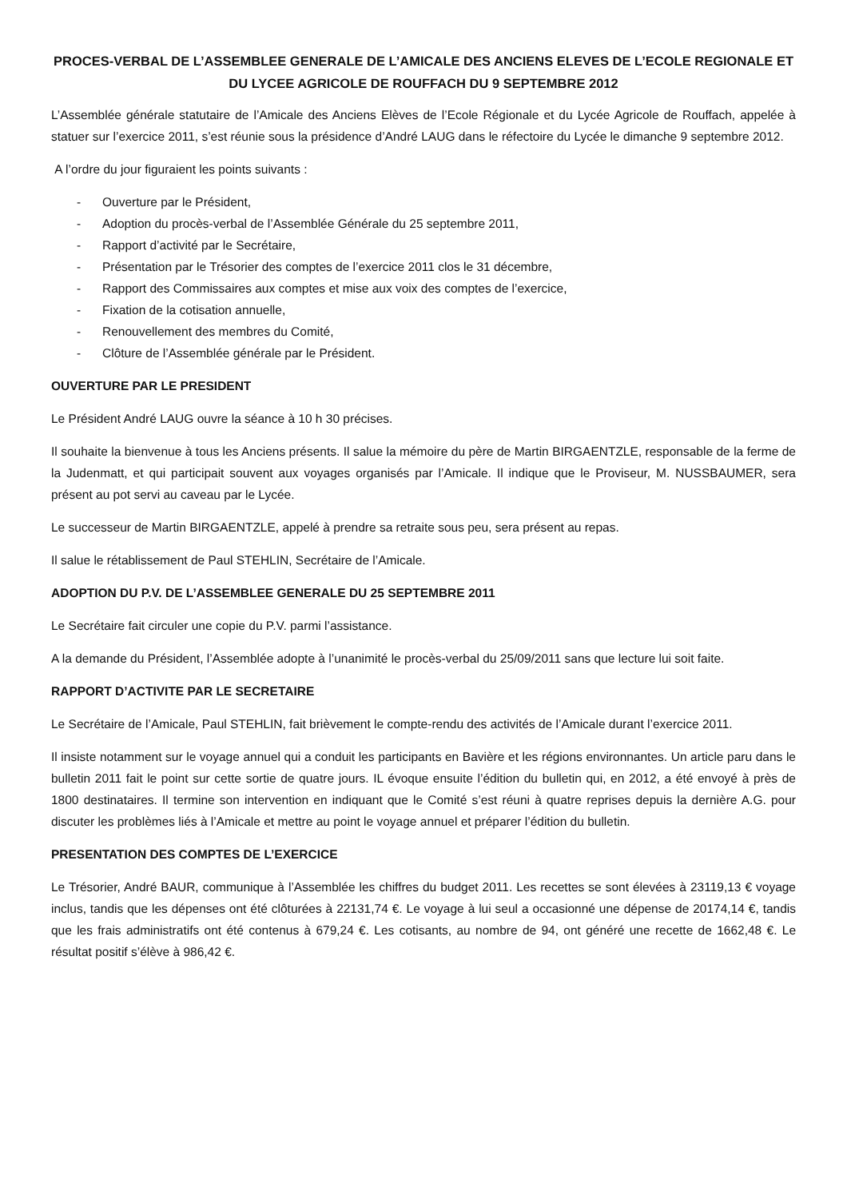PROCES-VERBAL DE L’ASSEMBLEE GENERALE DE L’AMICALE DES ANCIENS ELEVES DE L’ECOLE REGIONALE ET DU LYCEE AGRICOLE DE ROUFFACH DU 9 SEPTEMBRE 2012
L’Assemblée générale statutaire de l’Amicale des Anciens Elèves de l’Ecole Régionale et du Lycée Agricole de Rouffach, appelée à statuer sur l’exercice 2011, s’est réunie sous la présidence d’André LAUG dans le réfectoire du Lycée le dimanche 9 septembre 2012.
A l’ordre du jour figuraient les points suivants :
- Ouverture par le Président,
- Adoption du procès-verbal de l’Assemblée Générale du 25 septembre 2011,
- Rapport d’activité par le Secrétaire,
- Présentation par le Trésorier des comptes de l’exercice 2011 clos le 31 décembre,
- Rapport des Commissaires aux comptes et mise aux voix des comptes de l’exercice,
- Fixation de la cotisation annuelle,
- Renouvellement des membres du Comité,
- Clôture de l’Assemblée générale par le Président.
OUVERTURE PAR LE PRESIDENT
Le Président André LAUG ouvre la séance à 10 h 30 précises.
Il souhaite la bienvenue à tous les Anciens présents. Il salue la mémoire du père de Martin BIRGAENTZLE, responsable de la ferme de la Judenmatt, et qui participait souvent aux voyages organisés par l’Amicale. Il indique que le Proviseur, M. NUSSBAUMER, sera présent au pot servi au caveau par le Lycée.
Le successeur de Martin BIRGAENTZLE, appelé à prendre sa retraite sous peu, sera présent au repas.
Il salue le rétablissement de Paul STEHLIN, Secrétaire de l’Amicale.
ADOPTION DU P.V. DE L’ASSEMBLEE GENERALE DU 25 SEPTEMBRE 2011
Le Secrétaire fait circuler une copie du P.V. parmi l’assistance.
A la demande du Président, l’Assemblée adopte à l’unanimité le procès-verbal du 25/09/2011 sans que lecture lui soit faite.
RAPPORT D’ACTIVITE PAR LE SECRETAIRE
Le Secrétaire de l’Amicale, Paul STEHLIN, fait brièvement le compte-rendu des activités de l’Amicale durant l’exercice 2011.
Il insiste notamment sur le voyage annuel qui a conduit les participants en Bavière et les régions environnantes. Un article paru dans le bulletin 2011 fait le point sur cette sortie de quatre jours. IL évoque ensuite l’édition du bulletin qui, en 2012, a été envoyé à près de 1800 destinataires. Il termine son intervention en indiquant que le Comité s’est réuni à quatre reprises depuis la dernière A.G. pour discuter les problèmes liés à l’Amicale et mettre au point le voyage annuel et préparer l’édition du bulletin.
PRESENTATION DES COMPTES DE L’EXERCICE
Le Trésorier, André BAUR, communique à l’Assemblée les chiffres du budget 2011. Les recettes se sont élevées à 23119,13 € voyage inclus, tandis que les dépenses ont été clôturées à 22131,74 €. Le voyage à lui seul a occasionné une dépense de 20174,14 €, tandis que les frais administratifs ont été contenus à 679,24 €. Les cotisants, au nombre de 94, ont généré une recette de 1662,48 €. Le résultat positif s’élève à 986,42 €.